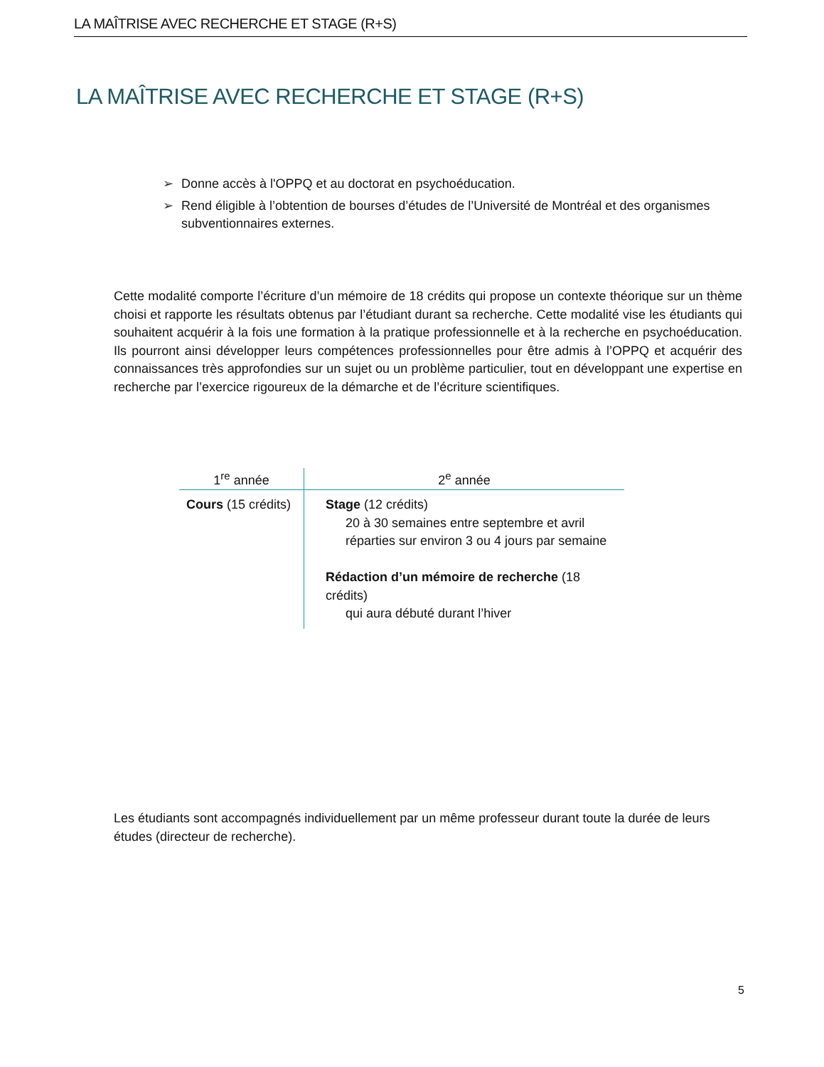LA MAÎTRISE AVEC RECHERCHE ET STAGE (R+S)
LA MAÎTRISE AVEC RECHERCHE ET STAGE (R+S)
➢ Donne accès à l'OPPQ et au doctorat en psychoéducation.
➢ Rend éligible à l’obtention de bourses d’études de l’Université de Montréal et des organismes subventionnaires externes.
Cette modalité comporte l’écriture d’un mémoire de 18 crédits qui propose un contexte théorique sur un thème choisi et rapporte les résultats obtenus par l’étudiant durant sa recherche. Cette modalité vise les étudiants qui souhaitent acquérir à la fois une formation à la pratique professionnelle et à la recherche en psychoéducation. Ils pourront ainsi développer leurs compétences professionnelles pour être admis à l’OPPQ et acquérir des connaissances très approfondies sur un sujet ou un problème particulier, tout en développant une expertise en recherche par l’exercice rigoureux de la démarche et de l’écriture scientifiques.
| 1<sup>re</sup> année | 2<sup>e</sup> année |
| --- | --- |
| Cours (15 crédits) | Stage (12 crédits) 20 à 30 semaines entre septembre et avril réparties sur environ 3 ou 4 jours par semaine Rédaction d’un mémoire de recherche (18 crédits) qui aura débuté durant l’hiver |
Les étudiants sont accompagnés individuellement par un même professeur durant toute la durée de leurs études (directeur de recherche).
5